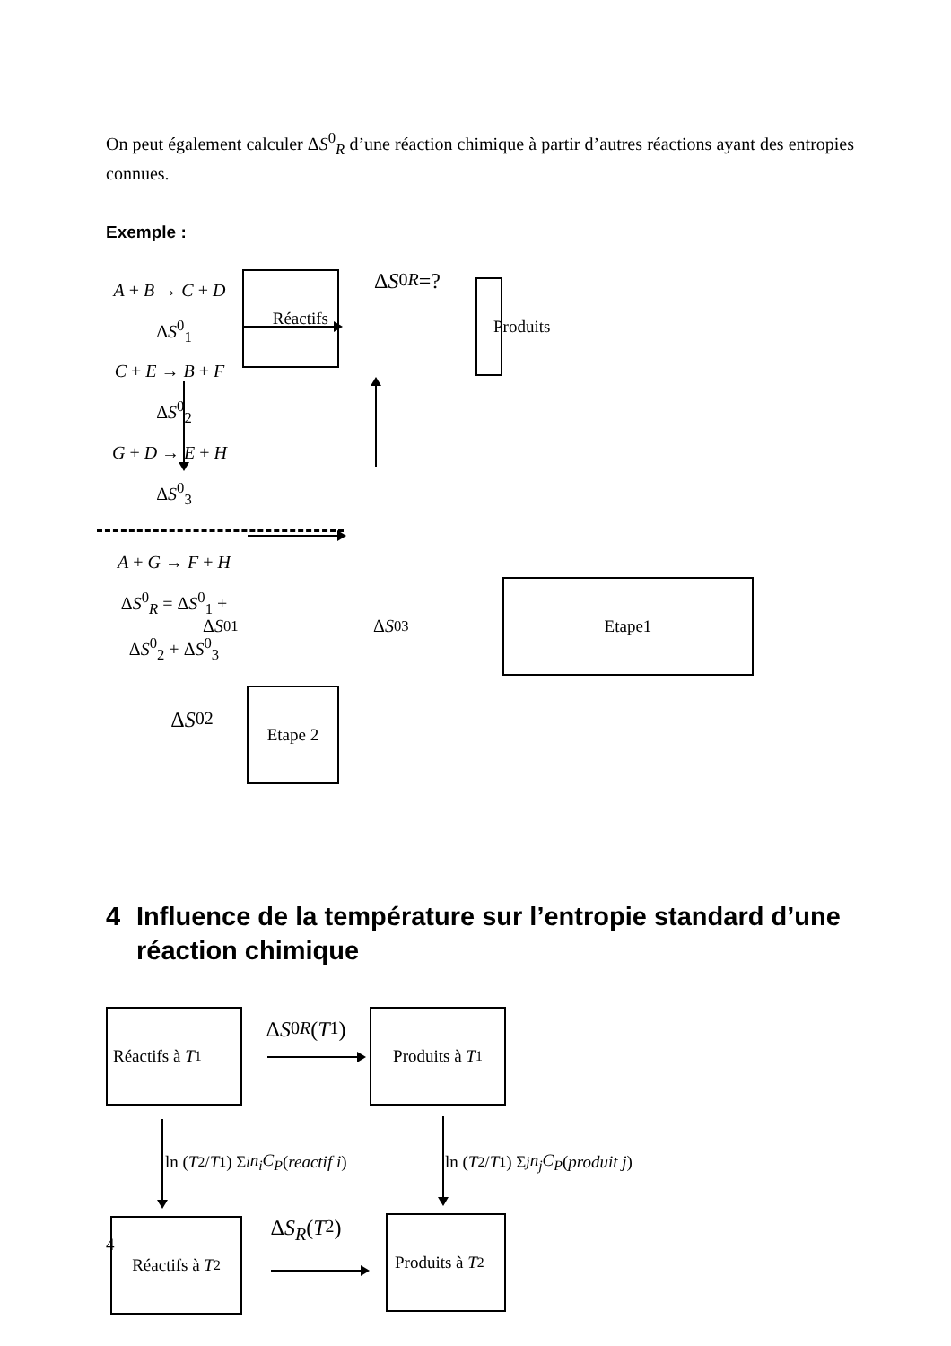On peut également calculer ΔS<sup>0</sup><sub>R</sub> d’une réaction chimique à partir d’autres réactions ayant des entropies connues.
Exemple :
Réactifs
Δ S<sup>0</sup><sub>R</sub> =?
Produits
A + B → C + D ΔS<sup>0</sup><sub>1</sub>
C + E → B + F ΔS<sup>0</sup><sub>2</sub>
G + D → E + H ΔS<sup>0</sup><sub>3</sub>
A + G → F + H
ΔS<sup>0</sup><sub>R</sub> = ΔS<sup>0</sup><sub>1</sub> + ΔS<sup>0</sup><sub>2</sub> + ΔS<sup>0</sup><sub>3</sub>
Δ S<sup>0</sup><sub>1</sub>
Δ S<sup>0</sup><sub>3</sub>
Etape1
Δ S<sup>0</sup><sub>2</sub>
Etape 2
4 Influence de la température sur l’entropie standard d’une réaction chimique
Réactifs à T<sub>1</sub>
Δ S<sup>0</sup><sub>R</sub> (T<sub>1</sub>)
Produits à T<sub>1</sub>
ln (T<sub>2</sub>/ T<sub>1</sub>) Σ<sub>i</sub> n<sub>i</sub>C<sub>P</sub> (reactif i)
ln (T<sub>2</sub>/ T<sub>1</sub>) Σ<sub>j</sub> n<sub>j</sub>C<sub>P</sub> (produit j)
Réactifs à T<sub>2</sub>
Δ S<sub>R</sub> (T<sub>2</sub>)
Produits à T<sub>2</sub>
4